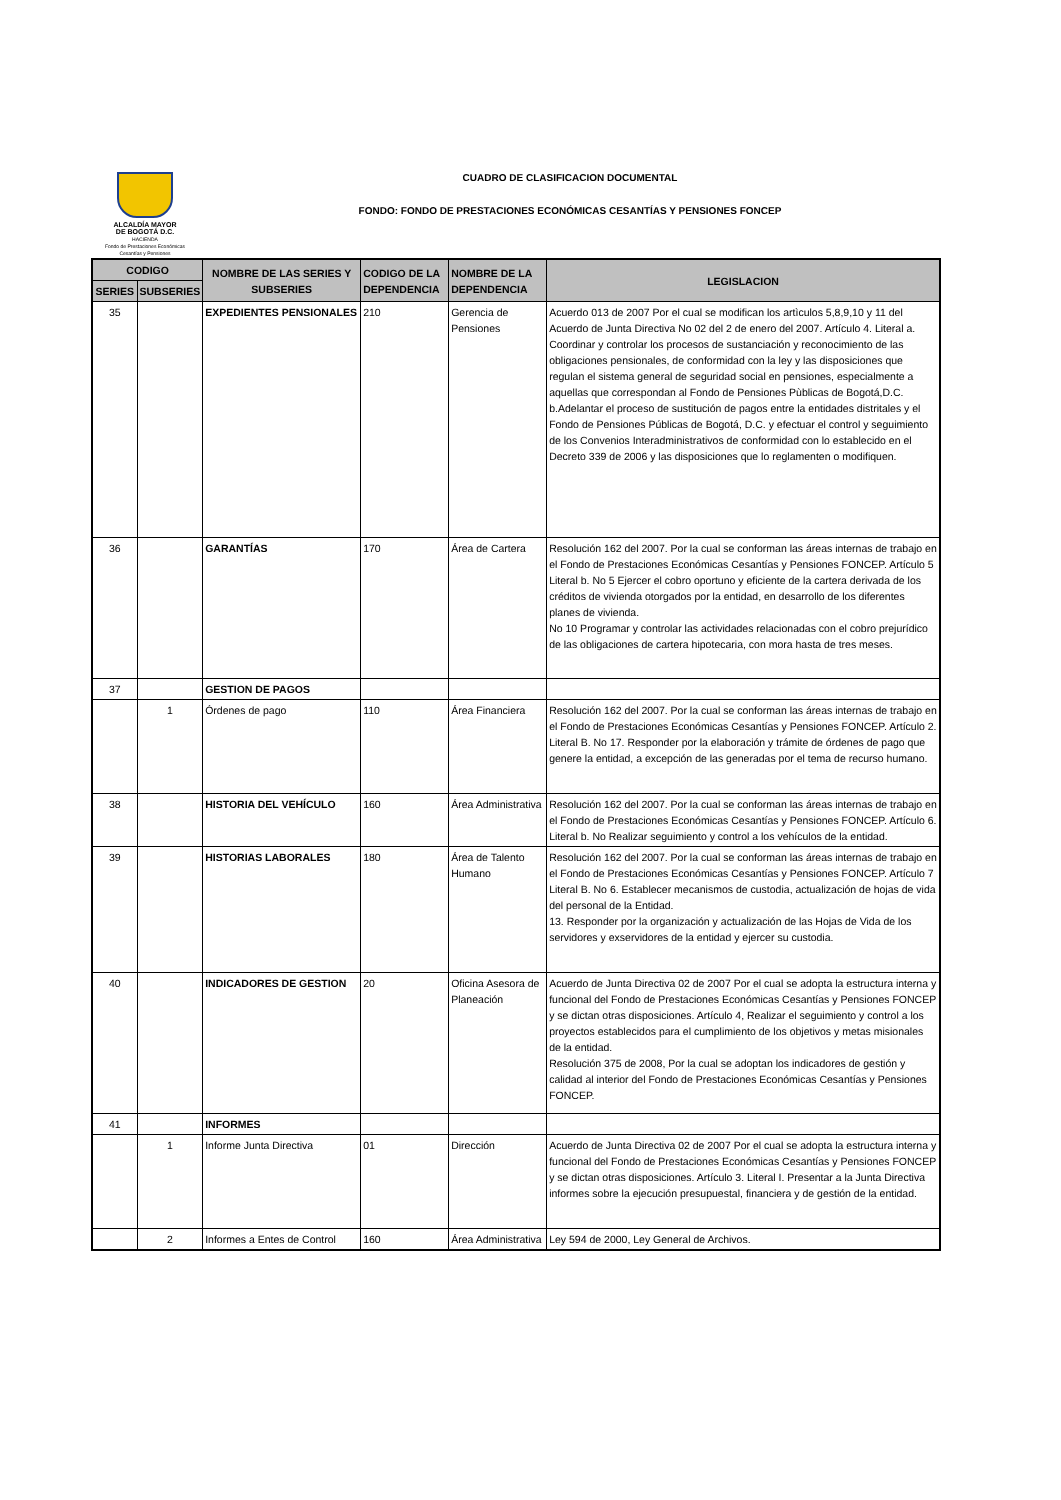ALCALDÍA MAYOR
DE BOGOTÁ D.C.
HACIENDA
Fondo de Prestaciones Económicas Cesantías y Pensiones
CUADRO DE CLASIFICACION DOCUMENTAL
FONDO: FONDO DE PRESTACIONES ECONÓMICAS CESANTÍAS Y PENSIONES FONCEP
| CODIGO | | NOMBRE DE LAS SERIES Y SUBSERIES | CODIGO DE LA DEPENDENCIA | NOMBRE DE LA DEPENDENCIA | LEGISLACION |
| --- | --- | --- | --- | --- | --- |
| SERIES | SUBSERIES | | | | |
| 35 | | EXPEDIENTES PENSIONALES | 210 | Gerencia de Pensiones | Acuerdo 013 de 2007 Por el cual se modifican los artìculos 5,8,9,10 y 11 del Acuerdo de Junta Directiva No 02 del 2 de enero del 2007. Artículo 4. Literal a. Coordinar y controlar los procesos de sustanciación y reconocimiento de las obligaciones pensionales, de conformidad con la ley y las disposiciones que regulan el sistema general de seguridad social en pensiones, especialmente a aquellas que correspondan al Fondo de Pensiones Pùblicas de Bogotá,D.C. b.Adelantar el proceso de sustitución de pagos entre la entidades distritales y el Fondo de Pensiones Públicas de Bogotá, D.C. y efectuar el control y seguimiento de los Convenios Interadministrativos de conformidad con lo establecido en el Decreto 339 de 2006 y las disposiciones que lo reglamenten o modifiquen. |
| 36 | | GARANTÍAS | 170 | Área de Cartera | Resolución 162 del 2007. Por la cual se conforman las áreas internas de trabajo en el Fondo de Prestaciones Económicas Cesantías y Pensiones FONCEP. Artículo 5 Literal b. No 5 Ejercer el cobro oportuno y eficiente de la cartera derivada de los créditos de vivienda otorgados por la entidad, en desarrollo de los diferentes planes de vivienda. No 10 Programar y controlar las actividades relacionadas con el cobro prejurídico de las obligaciones de cartera hipotecaria, con mora hasta de tres meses. |
| 37 | | GESTION DE PAGOS | | | |
| | 1 | Órdenes de pago | 110 | Área Financiera | Resolución 162 del 2007. Por la cual se conforman las áreas internas de trabajo en el Fondo de Prestaciones Económicas Cesantías y Pensiones FONCEP. Artículo 2. Literal B. No 17. Responder por la elaboración y trámite de órdenes de pago que genere la entidad, a excepción de las generadas por el tema de recurso humano. |
| 38 | | HISTORIA DEL VEHÍCULO | 160 | Área Administrativa | Resolución 162 del 2007. Por la cual se conforman las áreas internas de trabajo en el Fondo de Prestaciones Económicas Cesantías y Pensiones FONCEP. Artículo 6. Literal b. No Realizar seguimiento y control a los vehículos de la entidad. |
| 39 | | HISTORIAS LABORALES | 180 | Área de Talento Humano | Resolución 162 del 2007. Por la cual se conforman las áreas internas de trabajo en el Fondo de Prestaciones Económicas Cesantías y Pensiones FONCEP. Artículo 7 Literal B. No 6. Establecer mecanismos de custodia, actualización de hojas de vida del personal de la Entidad. 13. Responder por la organización y actualización de las Hojas de Vida de los servidores y exservidores de la entidad y ejercer su custodia. |
| 40 | | INDICADORES DE GESTION | 20 | Oficina Asesora de Planeación | Acuerdo de Junta Directiva 02 de 2007 Por el cual se adopta la estructura interna y funcional del Fondo de Prestaciones Económicas Cesantías y Pensiones FONCEP y se dictan otras disposiciones. Artículo 4, Realizar el seguimiento y control a los proyectos establecidos para el cumplimiento de los objetivos y metas misionales de la entidad. Resolución 375 de 2008, Por la cual se adoptan los indicadores de gestión y calidad al interior del Fondo de Prestaciones Económicas Cesantías y Pensiones FONCEP. |
| 41 | | INFORMES | | | |
| | 1 | Informe Junta Directiva | 01 | Dirección | Acuerdo de Junta Directiva 02 de 2007 Por el cual se adopta la estructura interna y funcional del Fondo de Prestaciones Económicas Cesantías y Pensiones FONCEP y se dictan otras disposiciones. Artículo 3. Literal I. Presentar a la Junta Directiva informes sobre la ejecución presupuestal, financiera y de gestión de la entidad. |
| | 2 | Informes a Entes de Control | 160 | Área Administrativa | Ley 594 de 2000, Ley General de Archivos. |